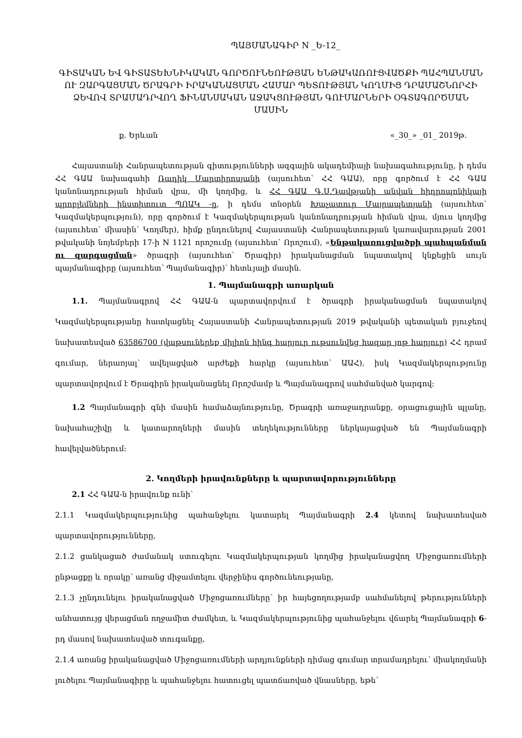ՊԱՅՄԱՆԱԳԻՐ N _Ե-12_
ԳԻՏԱԿԱՆ ԵՎ ԳԻՏԱՏԵԽՆԻԿԱԿԱՆ ԳՈՐԾՈՒՆԵՈՒԹՅԱՆ ԵՆԹԱԿԱՌՈՒՑՎԱԾՔԻ ՊԱՀՊԱՆՄԱՆ ՈՒ ԶԱՐԳԱՑՄԱՆ ԾՐԱԳՐԻ ԻՐԱԿԱՆԱՑՄԱՆ ՀԱՄԱՐ ՊԵՏՈՒԹՅԱՆ ԿՈՂՄԻՑ ԴՐԱՄԱՇՆՈՐՀԻ ՁԵՎՈՎ ՏՐԱՄԱԴՐՎՈՂ ՖԻՆԱՆՍԱԿԱՆ ԱՋԱԿՑՈՒԹՅԱՆ ԳՈՒՄԱՐՆԵՐԻ ՕԳՏԱԳՈՐԾՄԱՆ ՄԱՍԻՆ
ք. Երևան «_30_» _01_ 2019թ.
Հայաստանի Հանրապետության գիտությունների ազգային ակադեմիայի նախագահությունը, ի դեմս ՀՀ ԳԱԱ նախագահի Ռադիկ Մարտիրոսյանի (այսուհետ՝ ՀՀ ԳԱԱ), որը գործում է ՀՀ ԳԱԱ կանոնադրության հիման վրա, մի կողմից, և ՀՀ ԳԱԱ Գ.Ս.Դավթյանի անվան հիդրոպոնիկայի պրոբլեմների ինստիտուտ ՊՈԱԿ -ը, ի դեմս տնօրեն Խաչատուր Մայրապետյանի (այսուհետ՝ Կազմակերպություն), որը գործում է Կազմակերպության կանոնադրության հիման վրա, մյուս կողմից (այսուհետ՝ միասին՝ Կողմեր), հիմք ընդունելով Հայաստանի Հանրապետության կառավարության 2001 թվականի նոյեմբերի 17-ի N 1121 որոշումը (այսուհետ՝ Որոշում), «Ենթակառուցվածքի պահպանման ու զարգացման» ծրագրի (այսուհետ՝ Ծրագիր) իրականացման նպատակով կնքեցին սույն պայմանագիրը (այսուհետ՝ Պայմանագիր)՝ հետևյալի մասին.
1. Պայմանագրի առարկան
1.1. Պայմանագրով ՀՀ ԳԱԱ-ն պարտավորվում է ծրագրի իրականացման նպատակով Կազմակերպությանը հատկացնել Հայաստանի Հանրապետության 2019 թվականի պետական բյուջեով նախատեսված 63586700 (վաթսուներեք միլիոն հինգ հարյուր ութսունվեց հազար յոթ հարյուր) ՀՀ դրամ գումար, ներառյալ՝ ավելացված արժեքի հարկը (այսուհետ՝ ԱԱՀ), իսկ Կազմակերպությունը պարտավորվում է Ծրագիրն իրականացնել Որոշմամբ և Պայմանագրով սահմանված կարգով:
1.2 Պայմանագրի գնի մասին համաձայնությունը, Ծրագրի առաջադրանքը, օրացուցային պլանը, նախահաշիվը և կատարողների մասին տեղեկությունները ներկայացված են Պայմանագրի հավելվածներում:
2. Կողմերի իրավունքները և պարտավորությունները
2.1 ՀՀ ԳԱԱ-ն իրավունք ունի՝
2.1.1 Կազմակերպությունից պահանջելու կատարել Պայմանագրի 2.4 կետով նախատեսված պարտավորությունները,
2.1.2 ցանկացած ժամանակ ստուգելու Կազմակերպության կողմից իրականացվող Միջոցառումների ընթացքը և որակը՝ առանց միջամտելու վերջինիս գործունեությանը,
2.1.3 չընդունելու իրականացված Միջոցառումները՝ իր հայեցողությամբ սահմանելով թերությունների անհատույց վերացման ողջամիտ ժամկետ, և Կազմակերպությունից պահանջելու վճարել Պայմանագրի 6-րդ մասով նախատեսված տուգանքը,
2.1.4 առանց իրականացված Միջոցառումների արդյունքների դիմաց գումար տրամադրելու՝ միակողմանի լուծելու Պայմանագիրը և պահանջելու հատուցել պատճառված վնասները, եթե՝